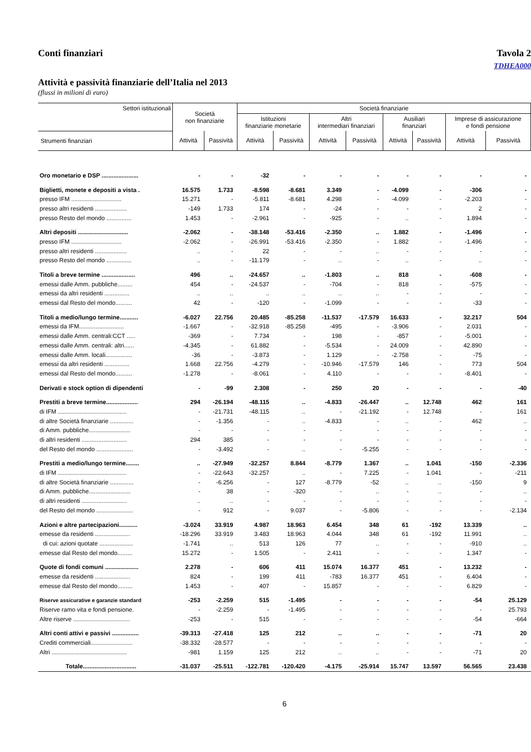Conti finanziari Tavola 2
TDHEA000
Attività e passività finanziarie dell’Italia nel 2013
(flussi in milioni di euro)
| Settori istituzionali | Società non finanziarie | | Società finanziarie | | | | | | | |
| --- | --- | --- | --- | --- | --- | --- | --- | --- | --- | --- |
| | | | Istituzioni finanziarie monetarie | | Altri intermediari finanziari | | Ausiliari finanziari | | Imprese di assicurazione e fondi pensione | |
| Strumenti finanziari | Attività | Passività | Attività | Passività | Attività | Passività | Attività | Passività | Attività | Passività |
| Oro monetario e DSP ...................... | - | - | -32 | - | - | - | - | - | - | - |
| Biglietti, monete e depositi a vista . | 16.575 | 1.733 | -8.598 | -8.681 | 3.349 | - | -4.099 | - | -306 | - |
| presso IFM .............................. | 15.271 | - | -5.811 | -8.681 | 4.298 | - | -4.099 | - | -2.203 | - |
| presso altri residenti ................... | -149 | 1.733 | 174 | - | -24 | - | - | - | 2 | - |
| presso Resto del mondo ............... | 1.453 | - | -2.961 | - | -925 | - | .. | - | 1.894 | - |
| Altri depositi .............................. | -2.062 | - | -38.148 | -53.416 | -2.350 | .. | 1.882 | - | -1.496 | - |
| presso IFM .............................. | -2.062 | - | -26.991 | -53.416 | -2.350 | - | 1.882 | - | -1.496 | - |
| presso altri residenti ................... | .. | - | 22 | - | - | .. | - | - | - | - |
| presso Resto del mondo ............... | .. | - | -11.179 | - | .. | - | .. | - | .. | - |
| Titoli a breve termine .................... | 496 | .. | -24.657 | .. | -1.803 | .. | 818 | - | -608 | - |
| emessi dalle Amm. pubbliche......... | 454 | - | -24.537 | - | -704 | - | 818 | - | -575 | - |
| emessi da altri residenti ............... | .. | .. | .. | .. | .. | .. | - | - | - | - |
| emessi dal Resto del mondo.......... | 42 | - | -120 | - | -1.099 | - | - | - | -33 | - |
| Titoli a medio/lungo termine........... | -6.027 | 22.756 | 20.485 | -85.258 | -11.537 | -17.579 | 16.633 | - | 32.217 | 504 |
| emessi da IFM........................... | -1.667 | - | -32.918 | -85.258 | -495 | - | -3.906 | - | 2.031 | - |
| emessi dalle Amm. centrali:CCT ..... | -369 | - | 7.734 | - | 198 | - | -857 | - | -5.001 | - |
| emessi dalle Amm. centrali: altri...... | -4.345 | - | 61.882 | - | -5.534 | - | 24.009 | - | 42.890 | - |
| emessi dalle Amm. locali................ | -36 | - | -3.873 | - | 1.129 | - | -2.758 | - | -75 | - |
| emessi da altri residenti ............... | 1.668 | 22.756 | -4.279 | - | -10.946 | -17.579 | 146 | - | 773 | 504 |
| emessi dal Resto del mondo.......... | -1.278 | - | -8.061 | - | 4.110 | - | - | - | -8.401 | - |
| Derivati e stock option di dipendenti | - | -99 | 2.308 | - | 250 | 20 | - | - | - | -40 |
| Prestiti a breve termine................... | 294 | -26.194 | -48.115 | .. | -4.833 | -26.447 | .. | 12.748 | 462 | 161 |
| di IFM ......................................... | - | -21.731 | -48.115 | .. | - | -21.192 | - | 12.748 | - | 161 |
| di altre Società finanziarie .............. | - | -1.356 | - | .. | -4.833 | - | .. | - | 462 | .. |
| di Amm. pubbliche......................... | - | - | - | - | - | - | - | - | - | - |
| di altri residenti ........................... | 294 | 385 | - | - | - | - | - | - | - | - |
| del Resto del mondo ...................... | - | -3.492 | - | .. | - | -5.255 | - | - | - | - |
| Prestiti a medio/lungo termine........ | .. | -27.949 | -32.257 | 8.844 | -8.779 | 1.367 | .. | 1.041 | -150 | -2.336 |
| di IFM ......................................... | - | -22.643 | -32.257 | .. | - | 7.225 | - | 1.041 | - | -211 |
| di altre Società finanziarie .............. | - | -6.256 | - | 127 | -8.779 | -52 | .. | .. | -150 | 9 |
| di Amm. pubbliche......................... | - | 38 | - | -320 | - | .. | - | .. | - | .. |
| di altri residenti ........................... | .. | .. | - | - | - | - | - | - | - | - |
| del Resto del mondo ...................... | - | 912 | - | 9.037 | - | -5.806 | - | - | - | -2.134 |
| Azioni e altre partecipazioni........... | -3.024 | 33.919 | 4.987 | 18.963 | 6.454 | 348 | 61 | -192 | 13.339 | .. |
| emesse da residenti ..................... | -18.296 | 33.919 | 3.483 | 18.963 | 4.044 | 348 | 61 | -192 | 11.991 | .. |
| di cui: azioni quotate .................... | -1.741 | .. | 513 | 126 | 77 | .. | - | - | -910 | .. |
| emesse dal Resto del mondo......... | 15.272 | - | 1.505 | - | 2.411 | - | - | - | 1.347 | - |
| Quote di fondi comuni .................... | 2.278 | - | 606 | 411 | 15.074 | 16.377 | 451 | - | 13.232 | - |
| emesse da residenti ..................... | 824 | - | 199 | 411 | -783 | 16.377 | 451 | - | 6.404 | - |
| emesse dal Resto del mondo......... | 1.453 | - | 407 | - | 15.857 | - | - | - | 6.829 | - |
| Riserve assicurative e garanzie standard | -253 | -2.259 | 515 | -1.495 | - | - | - | - | -54 | 25.129 |
| Riserve ramo vita e fondi pensione. | - | -2.259 | - | -1.495 | - | - | - | - | - | 25.793 |
| Altre riserve .................................. | -253 | - | 515 | - | - | - | - | - | -54 | -664 |
| Altri conti attivi e passivi ................ | -39.313 | -27.418 | 125 | 212 | .. | .. | - | - | -71 | 20 |
| Crediti commerciali......................... | -38.332 | -28.577 | - | - | - | - | - | - | - | - |
| Altri ............................................. | -981 | 1.159 | 125 | 212 | .. | .. | - | - | -71 | 20 |
| Totale................................ | -31.037 | -25.511 | -122.781 | -120.420 | -4.175 | -25.914 | 15.747 | 13.597 | 56.565 | 23.438 |
6